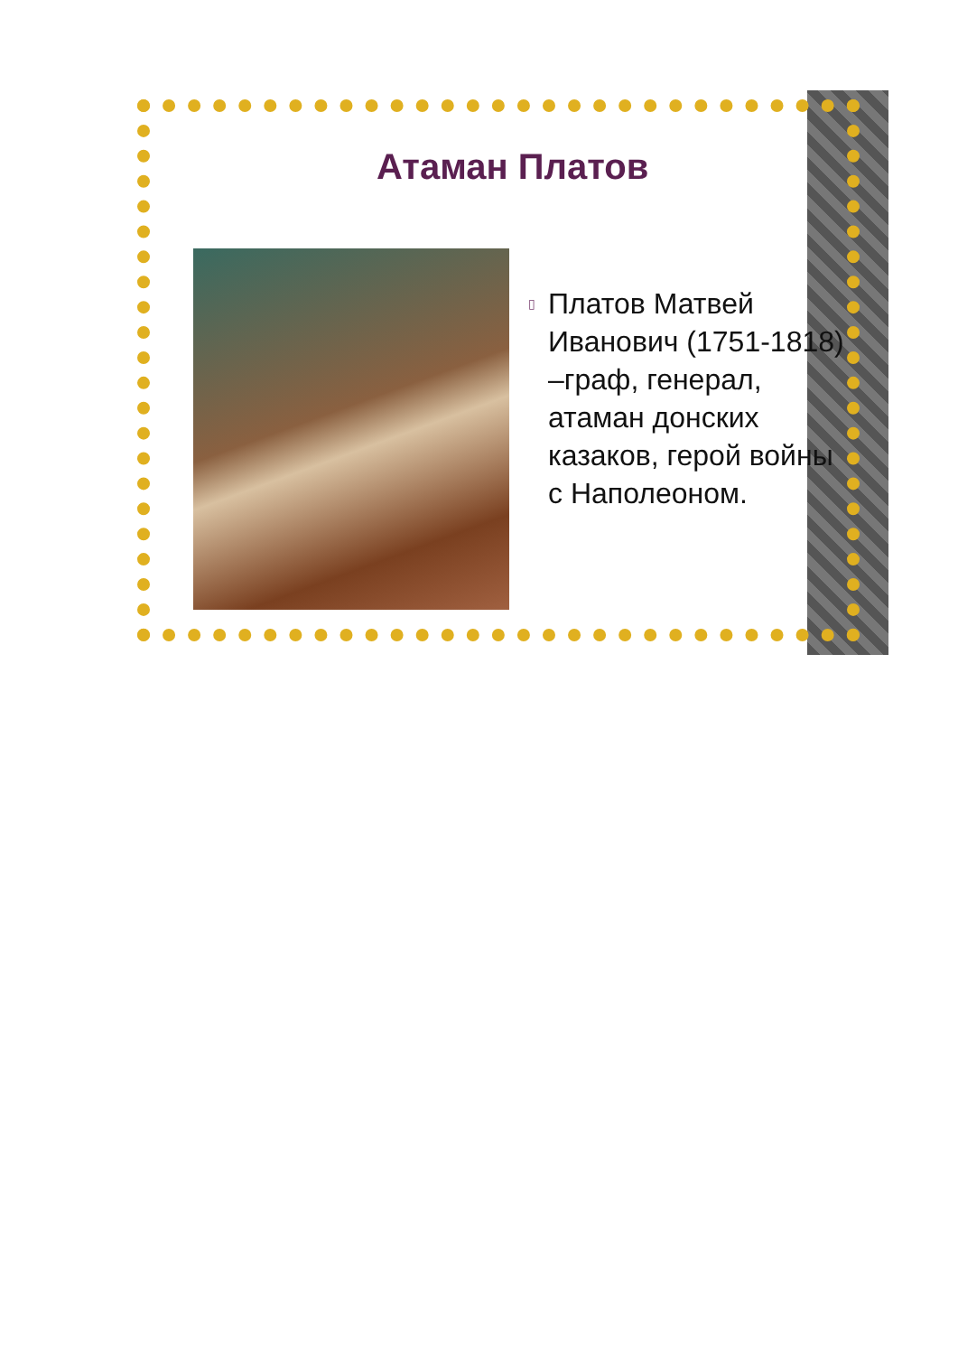Атаман Платов
▯ Платов Матвей Иванович (1751-1818) –граф, генерал, атаман донских казаков, герой войны с Наполеоном.